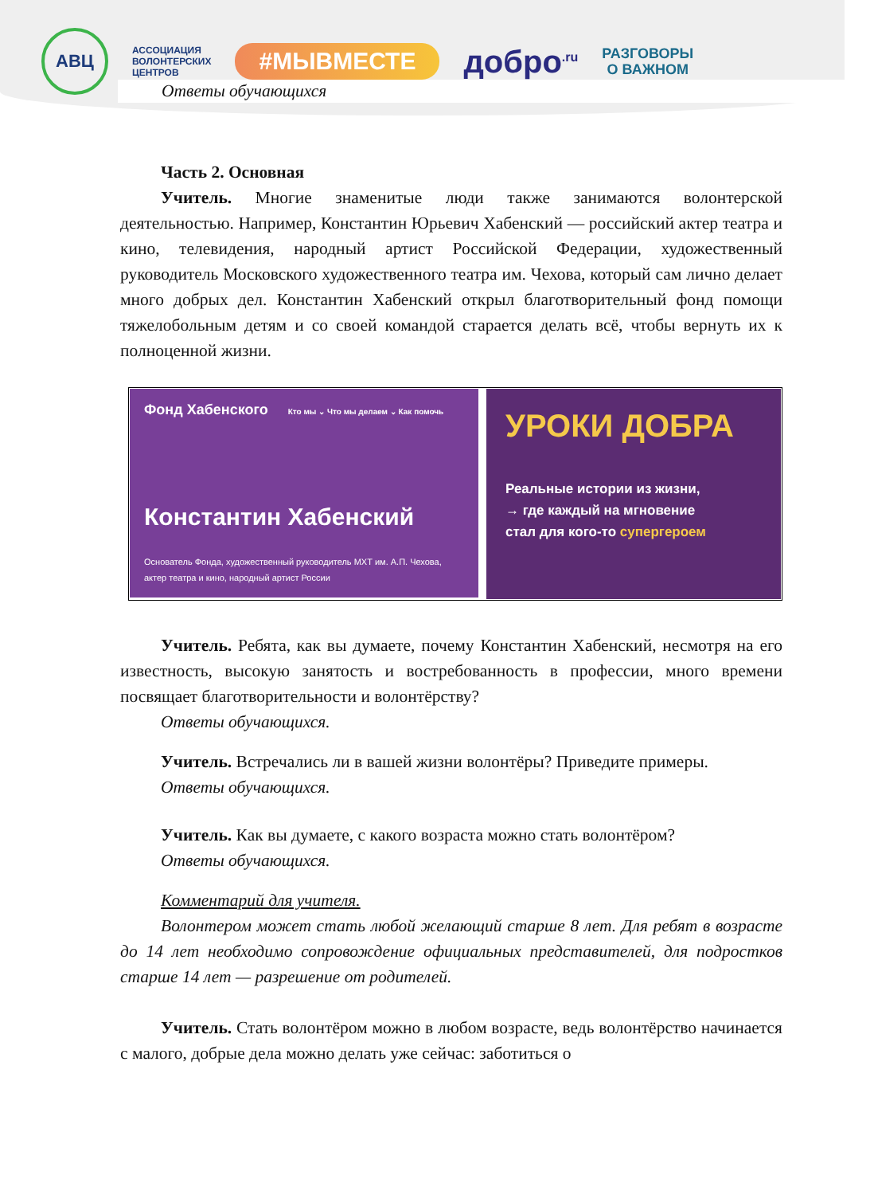АВЦ
АССОЦИАЦИЯ
ВОЛОНТЕРСКИХ
ЦЕНТРОВ
#МЫВМЕСТЕ
добро<sup>.ru</sup>
РАЗГОВОРЫ
О ВАЖНОМ
Ответы обучающихся
Часть 2. Основная
Учитель. Многие знаменитые люди также занимаются волонтерской деятельностью. Например, Константин Юрьевич Хабенский — российский актер театра и кино, телевидения, народный артист Российской Федерации, художественный руководитель Московского художественного театра им. Чехова, который сам лично делает много добрых дел. Константин Хабенский открыл благотворительный фонд помощи тяжелобольным детям и со своей командой старается делать всё, чтобы вернуть их к полноценной жизни.
Фонд Хабенского Кто мы ⌄ Что мы делаем ⌄ Как помочь
Константин Хабенский
Основатель Фонда, художественный руководитель МХТ им. А.П. Чехова, актер театра и кино, народный артист России
УРОКИ ДОБРА
Реальные истории из жизни,
→ где каждый на мгновение
стал для кого-то супергероем
Учитель. Ребята, как вы думаете, почему Константин Хабенский, несмотря на его известность, высокую занятость и востребованность в профессии, много времени посвящает благотворительности и волонтёрству?
Ответы обучающихся.
Учитель. Встречались ли в вашей жизни волонтёры? Приведите примеры.
Ответы обучающихся.
Учитель. Как вы думаете, с какого возраста можно стать волонтёром?
Ответы обучающихся.
Комментарий для учителя.
Волонтером может стать любой желающий старше 8 лет. Для ребят в возрасте до 14 лет необходимо сопровождение официальных представителей, для подростков старше 14 лет — разрешение от родителей.
Учитель. Стать волонтёром можно в любом возрасте, ведь волонтёрство начинается с малого, добрые дела можно делать уже сейчас: заботиться о